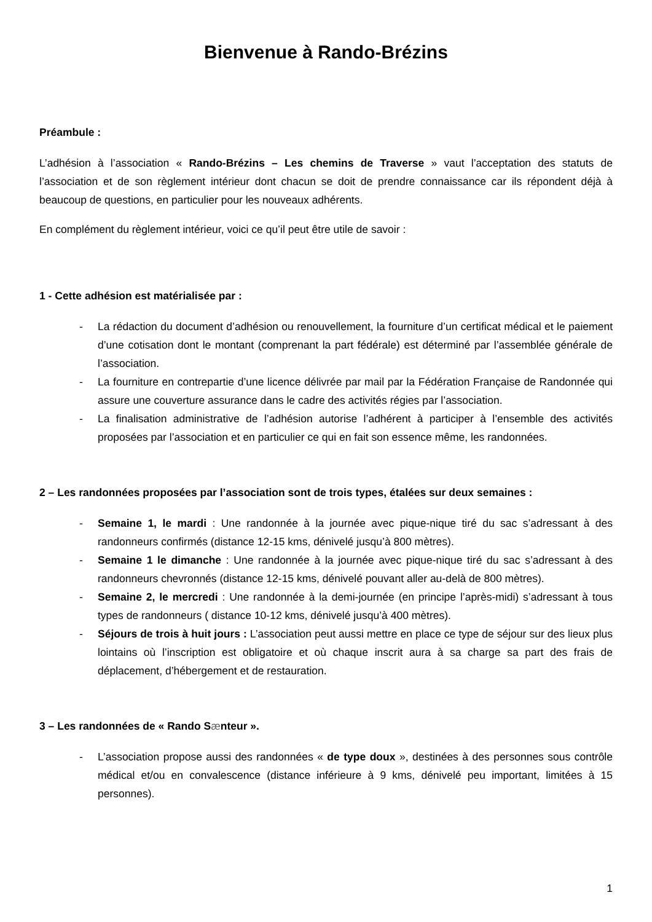Bienvenue à Rando-Brézins
Préambule :
L’adhésion à l’association « Rando-Brézins – Les chemins de Traverse » vaut l’acceptation des statuts de l’association et de son règlement intérieur dont chacun se doit de prendre connaissance car ils répondent déjà à beaucoup de questions, en particulier pour les nouveaux adhérents.
En complément du règlement intérieur, voici ce qu’il peut être utile de savoir :
1 - Cette adhésion est matérialisée par :
- La rédaction du document d’adhésion ou renouvellement, la fourniture d’un certificat médical et le paiement d’une cotisation dont le montant (comprenant la part fédérale) est déterminé par l’assemblée générale de l’association.
- La fourniture en contrepartie d’une licence délivrée par mail par la Fédération Française de Randonnée qui assure une couverture assurance dans le cadre des activités régies par l’association.
- La finalisation administrative de l’adhésion autorise l’adhérent à participer à l’ensemble des activités proposées par l’association et en particulier ce qui en fait son essence même, les randonnées.
2 – Les randonnées proposées par l’association sont de trois types, étalées sur deux semaines :
- Semaine 1, le mardi : Une randonnée à la journée avec pique-nique tiré du sac s’adressant à des randonneurs confirmés (distance 12-15 kms, dénivelé jusqu’à 800 mètres).
- Semaine 1 le dimanche : Une randonnée à la journée avec pique-nique tiré du sac s’adressant à des randonneurs chevronnés (distance 12-15 kms, dénivelé pouvant aller au-delà de 800 mètres).
- Semaine 2, le mercredi : Une randonnée à la demi-journée (en principe l’après-midi) s’adressant à tous types de randonneurs ( distance 10-12 kms, dénivelé jusqu’à 400 mètres).
- Séjours de trois à huit jours : L’association peut aussi mettre en place ce type de séjour sur des lieux plus lointains où l’inscription est obligatoire et où chaque inscrit aura à sa charge sa part des frais de déplacement, d’hébergement et de restauration.
3 – Les randonnées de « Rando Sænteur ».
- L’association propose aussi des randonnées « de type doux », destinées à des personnes sous contrôle médical et/ou en convalescence (distance inférieure à 9 kms, dénivelé peu important, limitées à 15 personnes).
1